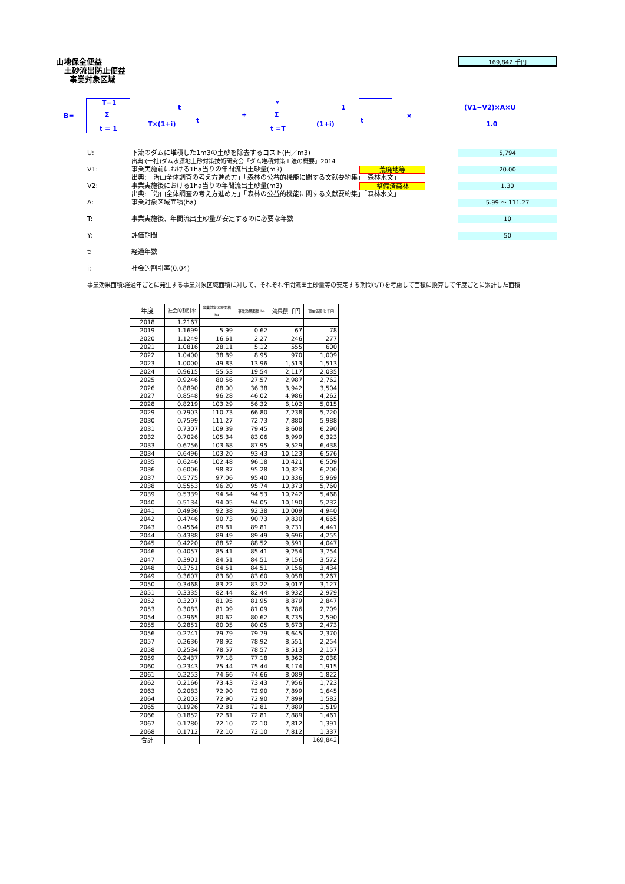山地保全便益
土砂流出防止便益
事業対象区域
169,842 千円
B=
T−1
Σ
t = 1
t
T×(1+i) t
+
Y
Σ
t =T
1
(1+i) t
×
(V1−V2)×A×U
1.0
U: 下流のダムに堆積した1m3の土砂を除去するコスト(円／m3) 5,794
出典:(一社)ダム水源地土砂対策技術研究会「ダム堆積対策工法の概要」2014
V1: 事業実施前における1ha当りの年間流出土砂量(m3) 荒廃地等 20.00
出典:「治山全体調査の考え方進め方」「森林の公益的機能に関する文献要約集」「森林水文」
V2: 事業実施後における1ha当りの年間流出土砂量(m3) 整備済森林 1.30
出典:「治山全体調査の考え方進め方」「森林の公益的機能に関する文献要約集」「森林水文」
A: 事業対象区域面積(ha) 5.99 ～ 111.27
T: 事業実施後、年間流出土砂量が安定するのに必要な年数 10
Y: 評価期間 50
t: 経過年数
i: 社会的割引率(0.04)
事業効果面積:経過年ごとに発生する事業対象区域面積に対して、それぞれ年間流出土砂量等の安定する期間(t/T)を考慮して面積に換算して年度ごとに累計した面積
| 年度 | 社会的割引率 | 事業対象区域面積 ha | 事業効果面積 ha | 効果額 千円 | 現在価値化 千円 |
| --- | --- | --- | --- | --- | --- |
| 2018 | 1.2167 | | | | |
| 2019 | 1.1699 | 5.99 | 0.62 | 67 | 78 |
| 2020 | 1.1249 | 16.61 | 2.27 | 246 | 277 |
| 2021 | 1.0816 | 28.11 | 5.12 | 555 | 600 |
| 2022 | 1.0400 | 38.89 | 8.95 | 970 | 1,009 |
| 2023 | 1.0000 | 49.83 | 13.96 | 1,513 | 1,513 |
| 2024 | 0.9615 | 55.53 | 19.54 | 2,117 | 2,035 |
| 2025 | 0.9246 | 80.56 | 27.57 | 2,987 | 2,762 |
| 2026 | 0.8890 | 88.00 | 36.38 | 3,942 | 3,504 |
| 2027 | 0.8548 | 96.28 | 46.02 | 4,986 | 4,262 |
| 2028 | 0.8219 | 103.29 | 56.32 | 6,102 | 5,015 |
| 2029 | 0.7903 | 110.73 | 66.80 | 7,238 | 5,720 |
| 2030 | 0.7599 | 111.27 | 72.73 | 7,880 | 5,988 |
| 2031 | 0.7307 | 109.39 | 79.45 | 8,608 | 6,290 |
| 2032 | 0.7026 | 105.34 | 83.06 | 8,999 | 6,323 |
| 2033 | 0.6756 | 103.68 | 87.95 | 9,529 | 6,438 |
| 2034 | 0.6496 | 103.20 | 93.43 | 10,123 | 6,576 |
| 2035 | 0.6246 | 102.48 | 96.18 | 10,421 | 6,509 |
| 2036 | 0.6006 | 98.87 | 95.28 | 10,323 | 6,200 |
| 2037 | 0.5775 | 97.06 | 95.40 | 10,336 | 5,969 |
| 2038 | 0.5553 | 96.20 | 95.74 | 10,373 | 5,760 |
| 2039 | 0.5339 | 94.54 | 94.53 | 10,242 | 5,468 |
| 2040 | 0.5134 | 94.05 | 94.05 | 10,190 | 5,232 |
| 2041 | 0.4936 | 92.38 | 92.38 | 10,009 | 4,940 |
| 2042 | 0.4746 | 90.73 | 90.73 | 9,830 | 4,665 |
| 2043 | 0.4564 | 89.81 | 89.81 | 9,731 | 4,441 |
| 2044 | 0.4388 | 89.49 | 89.49 | 9,696 | 4,255 |
| 2045 | 0.4220 | 88.52 | 88.52 | 9,591 | 4,047 |
| 2046 | 0.4057 | 85.41 | 85.41 | 9,254 | 3,754 |
| 2047 | 0.3901 | 84.51 | 84.51 | 9,156 | 3,572 |
| 2048 | 0.3751 | 84.51 | 84.51 | 9,156 | 3,434 |
| 2049 | 0.3607 | 83.60 | 83.60 | 9,058 | 3,267 |
| 2050 | 0.3468 | 83.22 | 83.22 | 9,017 | 3,127 |
| 2051 | 0.3335 | 82.44 | 82.44 | 8,932 | 2,979 |
| 2052 | 0.3207 | 81.95 | 81.95 | 8,879 | 2,847 |
| 2053 | 0.3083 | 81.09 | 81.09 | 8,786 | 2,709 |
| 2054 | 0.2965 | 80.62 | 80.62 | 8,735 | 2,590 |
| 2055 | 0.2851 | 80.05 | 80.05 | 8,673 | 2,473 |
| 2056 | 0.2741 | 79.79 | 79.79 | 8,645 | 2,370 |
| 2057 | 0.2636 | 78.92 | 78.92 | 8,551 | 2,254 |
| 2058 | 0.2534 | 78.57 | 78.57 | 8,513 | 2,157 |
| 2059 | 0.2437 | 77.18 | 77.18 | 8,362 | 2,038 |
| 2060 | 0.2343 | 75.44 | 75.44 | 8,174 | 1,915 |
| 2061 | 0.2253 | 74.66 | 74.66 | 8,089 | 1,822 |
| 2062 | 0.2166 | 73.43 | 73.43 | 7,956 | 1,723 |
| 2063 | 0.2083 | 72.90 | 72.90 | 7,899 | 1,645 |
| 2064 | 0.2003 | 72.90 | 72.90 | 7,899 | 1,582 |
| 2065 | 0.1926 | 72.81 | 72.81 | 7,889 | 1,519 |
| 2066 | 0.1852 | 72.81 | 72.81 | 7,889 | 1,461 |
| 2067 | 0.1780 | 72.10 | 72.10 | 7,812 | 1,391 |
| 2068 | 0.1712 | 72.10 | 72.10 | 7,812 | 1,337 |
| 合計 | | | | | 169,842 |